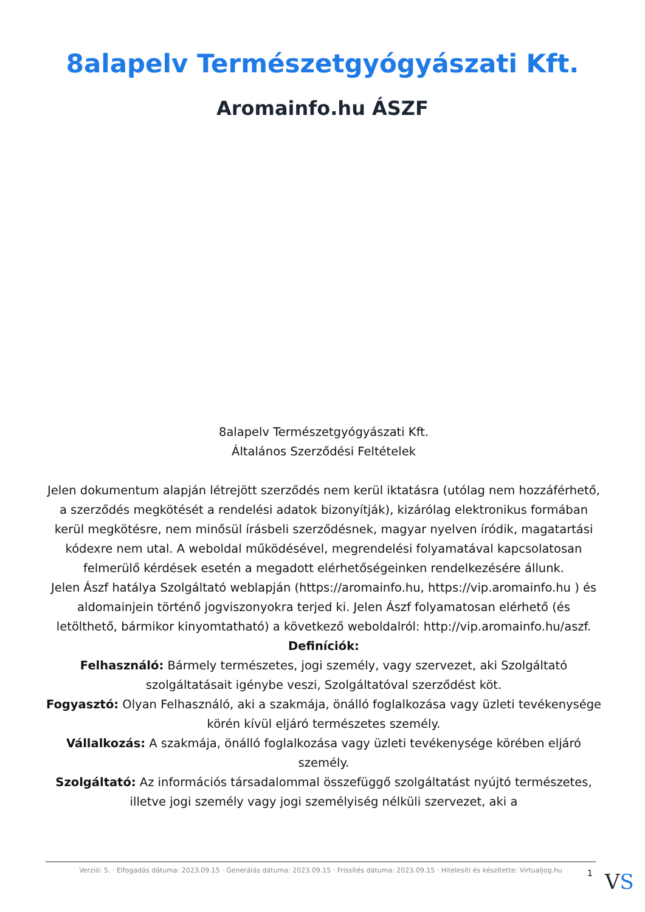8alapelv Természetgyógyászati Kft.
Aromainfo.hu ÁSZF
8alapelv Természetgyógyászati Kft.
Általános Szerződési Feltételek
Jelen dokumentum alapján létrejött szerződés nem kerül iktatásra (utólag nem hozzáférhető, a szerződés megkötését a rendelési adatok bizonyítják), kizárólag elektronikus formában kerül megkötésre, nem minősül írásbeli szerződésnek, magyar nyelven íródik, magatartási kódexre nem utal. A weboldal működésével, megrendelési folyamatával kapcsolatosan felmerülő kérdések esetén a megadott elérhetőségeinken rendelkezésére állunk.
Jelen Ászf hatálya Szolgáltató weblapján (https://aromainfo.hu, https://vip.aromainfo.hu ) és aldomainjein történő jogviszonyokra terjed ki. Jelen Ászf folyamatosan elérhető (és letölthető, bármikor kinyomtatható) a következő weboldalról: http://vip.aromainfo.hu/aszf.
Definíciók:
Felhasználó: Bármely természetes, jogi személy, vagy szervezet, aki Szolgáltató szolgáltatásait igénybe veszi, Szolgáltatóval szerződést köt.
Fogyasztó: Olyan Felhasználó, aki a szakmája, önálló foglalkozása vagy üzleti tevékenysége körén kívül eljáró természetes személy.
Vállalkozás: A szakmája, önálló foglalkozása vagy üzleti tevékenysége körében eljáró személy.
Szolgáltató: Az információs társadalommal összefüggő szolgáltatást nyújtó természetes, illetve jogi személy vagy jogi személyiség nélküli szervezet, aki a
Verzió: 5. · Elfogadás dátuma: 2023.09.15 · Generálás dátuma: 2023.09.15 · Frissítés dátuma: 2023.09.15 · Hitelesíti és készítette: Virtualjog.hu
1 VS